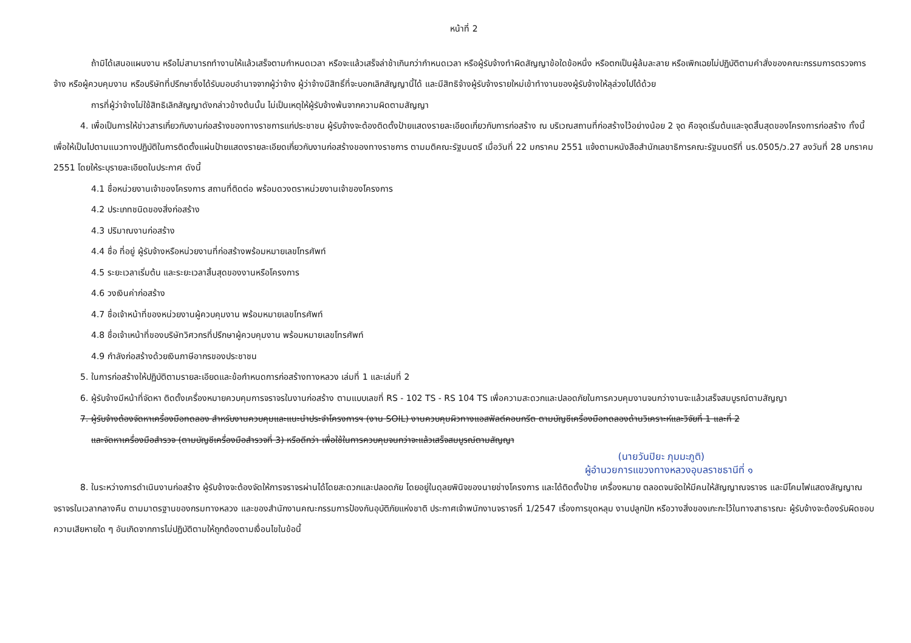หน้าที่ 2
ถ้ามิได้เสนอแผนงาน หรือไม่สามารถทำงานให้แล้วเสร็จตามกำหนดเวลา หรือจะแล้วเสร็จล่าช้าเกินกว่ากำหนดเวลา หรือผู้รับจ้างทำผิดสัญญาข้อใดข้อหนึ่ง หรือตกเป็นผู้ล้มละลาย หรือเพิกเฉยไม่ปฏิบัติตามคำสั่งของคณะกรรมการตรวจการจ้าง หรือผู้ควบคุมงาน หรือบริษัทที่ปรึกษาซึ่งได้รับมอบอำนาจจากผู้ว่าจ้าง ผู้ว่าจ้างมีสิทธิ์ที่จะบอกเลิกสัญญานี้ได้ และมีสิทธิจ้างผู้รับจ้างรายใหม่เข้าทำงานของผู้รับจ้างให้ลุล่วงไปได้ด้วย
การที่ผู้ว่าจ้างไม่ใช้สิทธิเลิกสัญญาดังกล่าวข้างต้นนั้น ไม่เป็นเหตุให้ผู้รับจ้างพ้นจากความผิดตามสัญญา
4. เพื่อเป็นการให้ข่าวสารเกี่ยวกับงานก่อสร้างของทางราชการแก่ประชาชน ผู้รับจ้างจะต้องติดตั้งป้ายแสดงรายละเอียดเกี่ยวกับการก่อสร้าง ณ บริเวณสถานที่ก่อสร้างไว้อย่างน้อย 2 จุด คือจุดเริ่มต้นและจุดสิ้นสุดของโครงการก่อสร้าง ทั้งนี้เพื่อให้เป็นไปตามแนวทางปฏิบัติในการติดตั้งแผ่นป้ายแสดงรายละเอียดเกี่ยวกับงานก่อสร้างของทางราชการ ตามมติคณะรัฐมนตรี เมื่อวันที่ 22 มกราคม 2551 แจ้งตามหนังสือสำนักเลขาธิการคณะรัฐมนตรีที่ นร.0505/ว.27 ลงวันที่ 28 มกราคม 2551 โดยให้ระบุรายละเอียดในประกาศ ดังนี้
4.1 ชื่อหน่วยงานเจ้าของโครงการ สถานที่ติดต่อ พร้อมดวงตราหน่วยงานเจ้าของโครงการ
4.2 ประเภทชนิดของสิ่งก่อสร้าง
4.3 ปริมาณงานก่อสร้าง
4.4 ชื่อ ที่อยู่ ผู้รับจ้างหรือหน่วยงานที่ก่อสร้างพร้อมหมายเลขโทรศัพท์
4.5 ระยะเวลาเริ่มต้น และระยะเวลาสิ้นสุดของงานหรือโครงการ
4.6 วงเงินค่าก่อสร้าง
4.7 ชื่อเจ้าหน้าที่ของหน่วยงานผู้ควบคุมงาน พร้อมหมายเลขโทรศัพท์
4.8 ชื่อเจ้าเหน้าที่ของบริษัทวิศวกรที่ปรึกษาผู้ควบคุมงาน พร้อมหมายเลขโทรศัพท์
4.9 กำลังก่อสร้างด้วยเงินภาษีอากรของประชาชน
5. ในการก่อสร้างให้ปฏิบัติตามรายละเอียดและข้อกำหนดการก่อสร้างทางหลวง เล่มที่ 1 และเล่มที่ 2
6. ผู้รับจ้างมีหน้าที่จัดหา ติดตั้งเครื่องหมายควบคุมการจราจรในงานก่อสร้าง ตามแบบเลขที่ RS - 102 TS - RS 104 TS เพื่อความสะดวกและปลอดภัยในการควบคุมงานจนกว่างานจะแล้วเสร็จสมบูรณ์ตามสัญญา
7. ผู้รับจ้างต้องจัดหาเครื่องมือทดลอง สำหรับงานควบคุมและแนะนำประจำโครงการฯ (งาน SOIL) งานควบคุมผิวทางแอสฟัลต์คอนกรีต ตามบัญชีเครื่องมือทดลองด้านวิเคราะห์และวิจัยที่ 1 และที่ 2
และจัดหาเครื่องมือสำรวจ (ตามบัญชีเครื่องมือสำรวจที่ 3) หรือดีกว่า เพื่อใช้ในการควบคุมจนกว่าจะแล้วเสร็จสมบูรณ์ตามสัญญา
(นายวันปิยะ ภุมมะภูติ)
ผู้อำนวยการแขวงทางหลวงอุบลราชธานีที่ ๑
8. ในระหว่างการดำเนินงานก่อสร้าง ผู้รับจ้างจะต้องจัดให้การจราจรผ่านได้โดยสะดวกและปลอดภัย โดยอยู่ในดุลยพินิจของนายช่างโครงการ และได้ติดตั้งป้าย เครื่องหมาย ตลอดจนจัดให้มีคนให้สัญญาณจราจร และมีโคมไฟแสดงสัญญาณจราจรในเวลากลางคืน ตามมาตรฐานของกรมทางหลวง และของสำนักงานคณะกรรมการป้องกันอุบัติภัยแห่งชาติ ประกาศเจ้าพนักงานจราจรที่ 1/2547 เรื่องการขุดหลุม งานปลูกปัก หรือวางสิ่งของเกะกะไว้ในทางสาธารณะ ผู้รับจ้างจะต้องรับผิดชอบความเสียหายใด ๆ อันเกิดจากการไม่ปฏิบัติตามให้ถูกต้องตามเงื่อนไขในข้อนี้